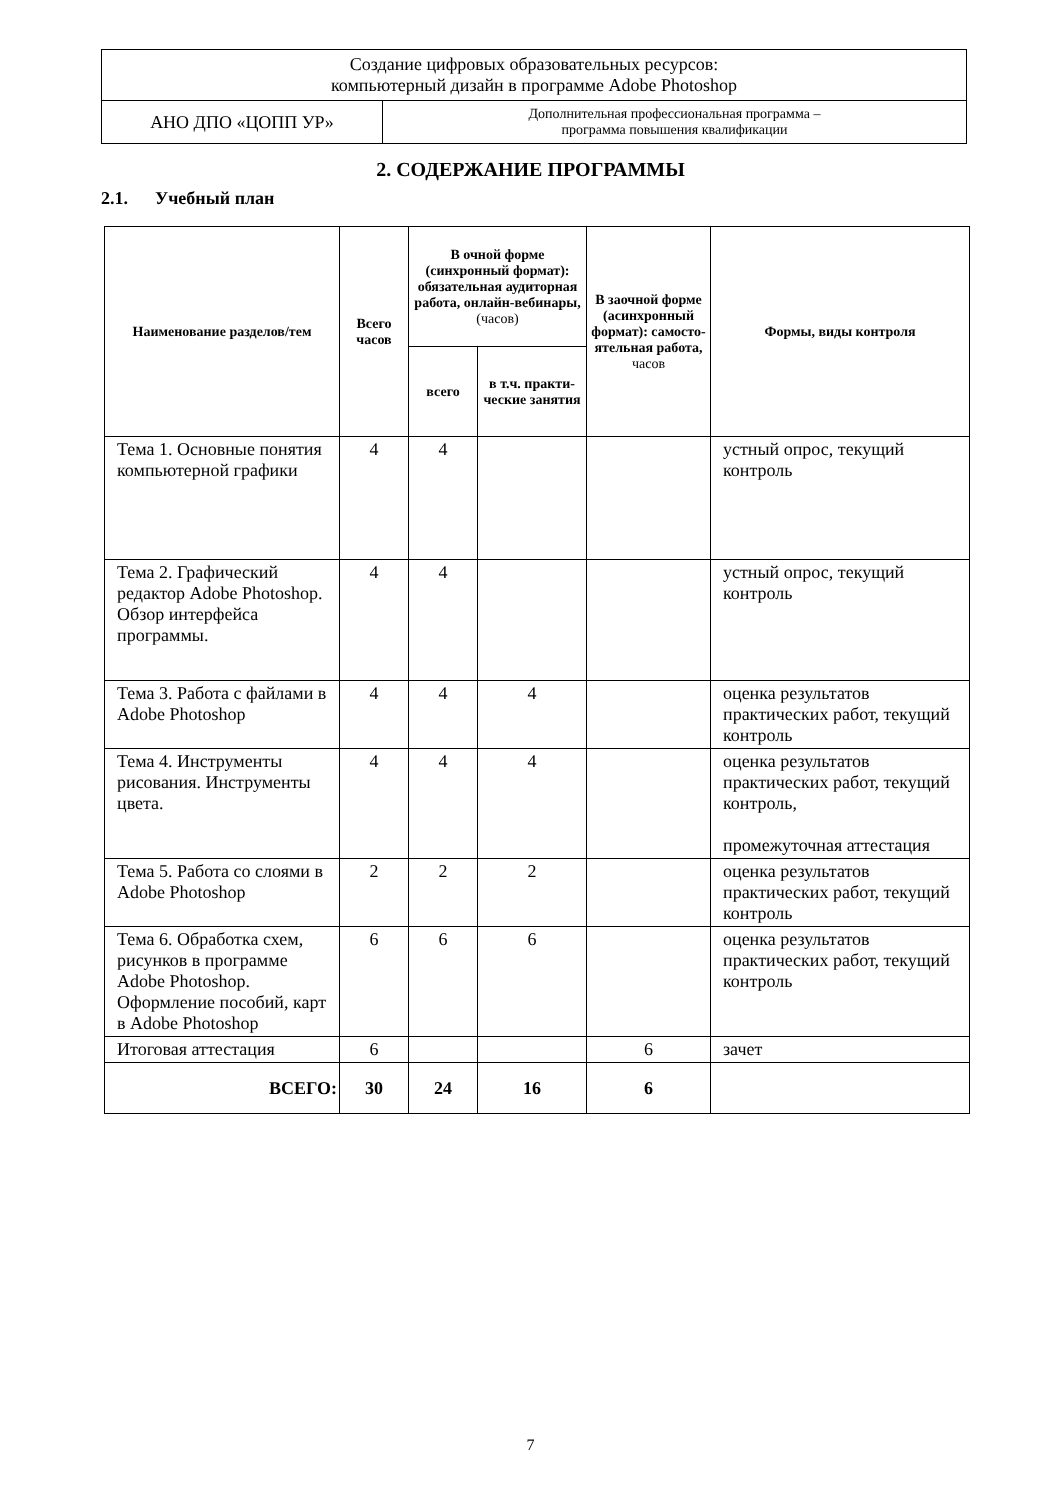| Создание цифровых образовательных ресурсов: компьютерный дизайн в программе Adobe Photoshop | |
| АНО ДПО «ЦОПП УР» | Дополнительная профессиональная программа – программа повышения квалификации |
2. СОДЕРЖАНИЕ ПРОГРАММЫ
2.1. Учебный план
| Наименование разделов/тем | Всего часов | В очной форме (синхронный формат): обязательная аудиторная работа, онлайн-вебинары, (часов) | | В заочной форме (асинхронный формат): самосто-ятельная работа, часов | Формы, виды контроля |
| --- | --- | --- | --- | --- | --- |
| | | всего | в т.ч. практи-ческие занятия | | |
| Тема 1. Основные понятия компьютерной графики | 4 | 4 | | | устный опрос, текущий контроль |
| Тема 2. Графический редактор Adobe Photoshop. Обзор интерфейса программы. | 4 | 4 | | | устный опрос, текущий контроль |
| Тема 3. Работа с файлами в Adobe Photoshop | 4 | 4 | 4 | | оценка результатов практических работ, текущий контроль |
| Тема 4. Инструменты рисования. Инструменты цвета. | 4 | 4 | 4 | | оценка результатов практических работ, текущий контроль, промежуточная аттестация |
| Тема 5. Работа со слоями в Adobe Photoshop | 2 | 2 | 2 | | оценка результатов практических работ, текущий контроль |
| Тема 6. Обработка схем, рисунков в программе Adobe Photoshop. Оформление пособий, карт в Adobe Photoshop | 6 | 6 | 6 | | оценка результатов практических работ, текущий контроль |
| Итоговая аттестация | 6 | | | 6 | зачет |
| ВСЕГО: | 30 | 24 | 16 | 6 | |
7